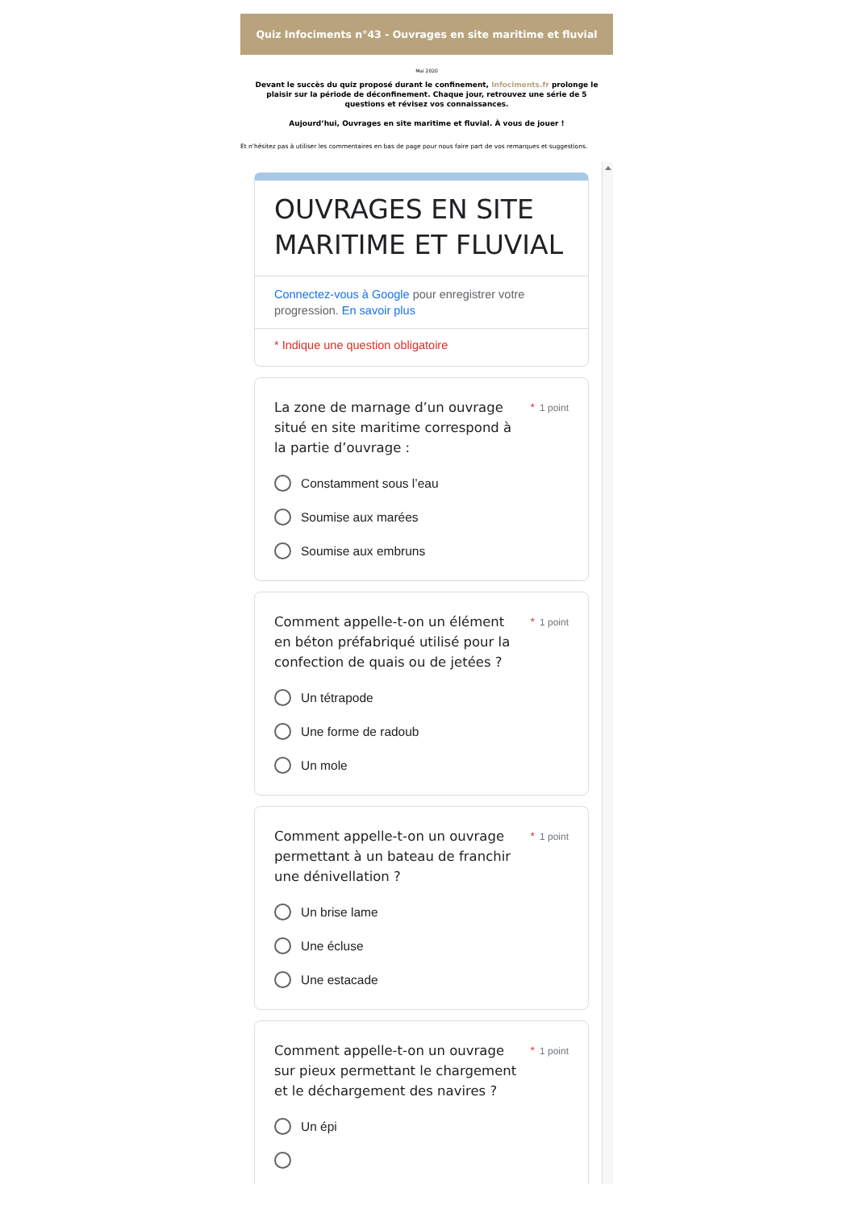Quiz Infociments n°43 - Ouvrages en site maritime et fluvial
Mai 2020
Devant le succès du quiz proposé durant le confinement, Infociments.fr prolonge le plaisir sur la période de déconfinement. Chaque jour, retrouvez une série de 5 questions et révisez vos connaissances.
Aujourd’hui, Ouvrages en site maritime et fluvial. À vous de jouer !
Et n'hésitez pas à utiliser les commentaires en bas de page pour nous faire part de vos remarques et suggestions.
OUVRAGES EN SITE MARITIME ET FLUVIAL
Connectez-vous à Google pour enregistrer votre progression. En savoir plus
* Indique une question obligatoire
La zone de marnage d’un ouvrage situé en site maritime correspond à la partie d’ouvrage :
* 1 point
Constamment sous l’eau
Soumise aux marées
Soumise aux embruns
Comment appelle-t-on un élément en béton préfabriqué utilisé pour la confection de quais ou de jetées ?
* 1 point
Un tétrapode
Une forme de radoub
Un mole
Comment appelle-t-on un ouvrage permettant à un bateau de franchir une dénivellation ?
* 1 point
Un brise lame
Une écluse
Une estacade
Comment appelle-t-on un ouvrage sur pieux permettant le chargement et le déchargement des navires ?
* 1 point
Un épi